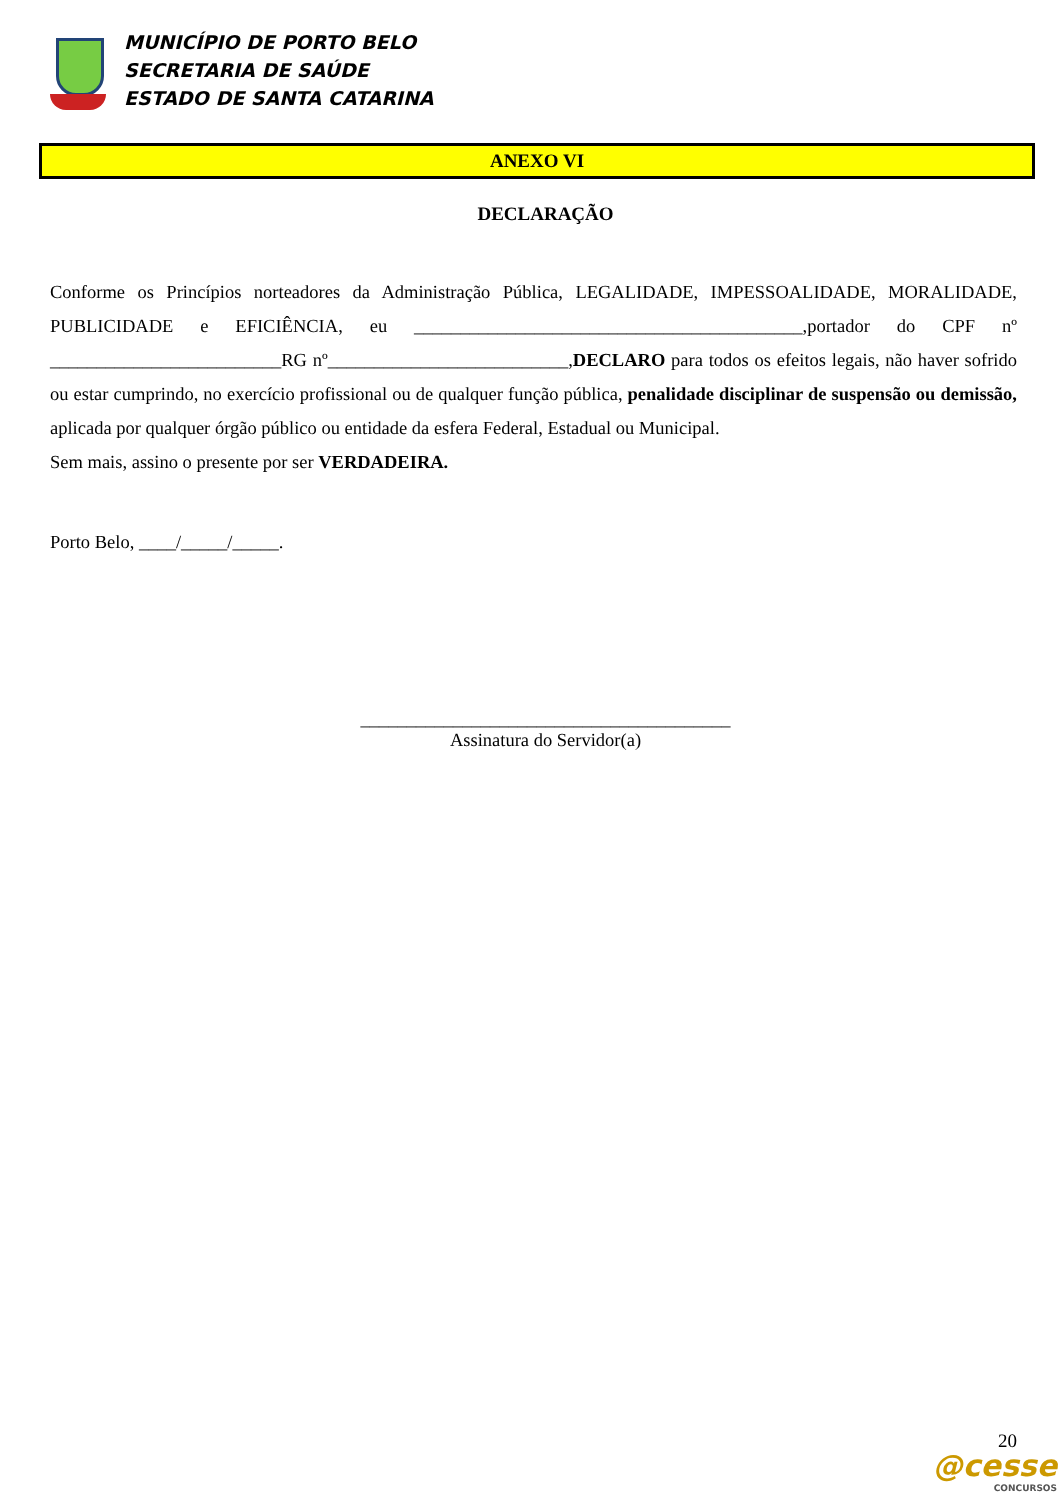MUNICÍPIO DE PORTO BELO
SECRETARIA DE SAÚDE
ESTADO DE SANTA CATARINA
ANEXO VI
DECLARAÇÃO
Conforme os Princípios norteadores da Administração Pública, LEGALIDADE, IMPESSOALIDADE, MORALIDADE, PUBLICIDADE e EFICIÊNCIA, eu __________________________________________,portador do CPF nº _________________________RG nº__________________________,DECLARO para todos os efeitos legais, não haver sofrido ou estar cumprindo, no exercício profissional ou de qualquer função pública, penalidade disciplinar de suspensão ou demissão, aplicada por qualquer órgão público ou entidade da esfera Federal, Estadual ou Municipal.
Sem mais, assino o presente por ser VERDADEIRA.
Porto Belo, ____/_____/_____.
________________________________________
Assinatura do Servidor(a)
20
@cesse
CONCURSOS